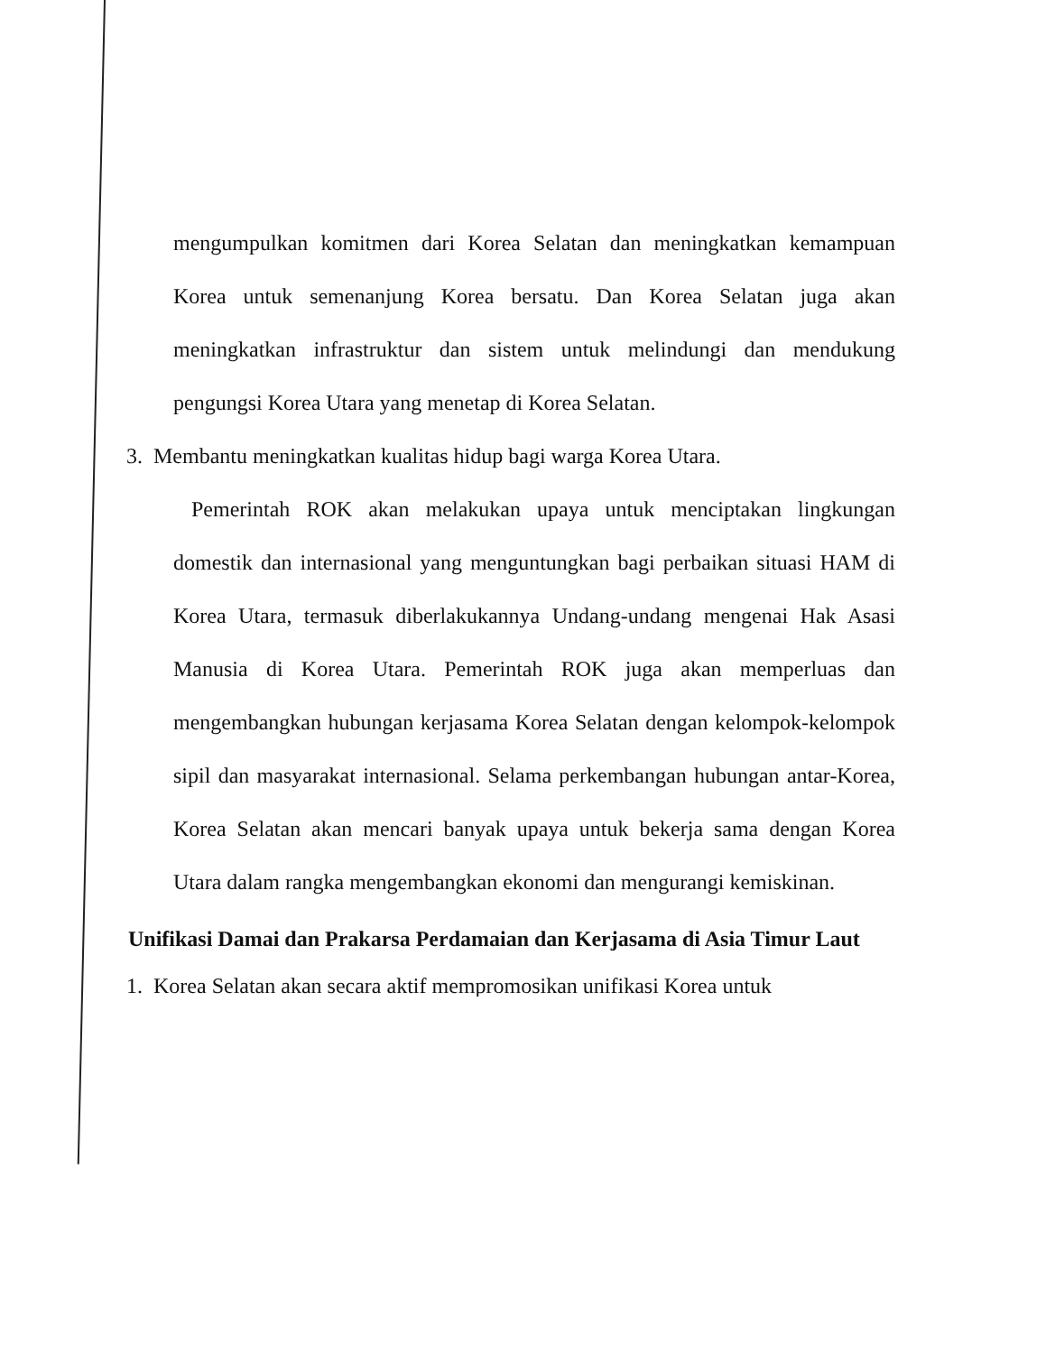mengumpulkan komitmen dari Korea Selatan dan meningkatkan kemampuan Korea untuk semenanjung Korea bersatu. Dan Korea Selatan juga akan meningkatkan infrastruktur dan sistem untuk melindungi dan mendukung pengungsi Korea Utara yang menetap di Korea Selatan.
3. Membantu meningkatkan kualitas hidup bagi warga Korea Utara.
Pemerintah ROK akan melakukan upaya untuk menciptakan lingkungan domestik dan internasional yang menguntungkan bagi perbaikan situasi HAM di Korea Utara, termasuk diberlakukannya Undang-undang mengenai Hak Asasi Manusia di Korea Utara. Pemerintah ROK juga akan memperluas dan mengembangkan hubungan kerjasama Korea Selatan dengan kelompok-kelompok sipil dan masyarakat internasional. Selama perkembangan hubungan antar-Korea, Korea Selatan akan mencari banyak upaya untuk bekerja sama dengan Korea Utara dalam rangka mengembangkan ekonomi dan mengurangi kemiskinan.
Unifikasi Damai dan Prakarsa Perdamaian dan Kerjasama di Asia Timur Laut
1. Korea Selatan akan secara aktif mempromosikan unifikasi Korea untuk